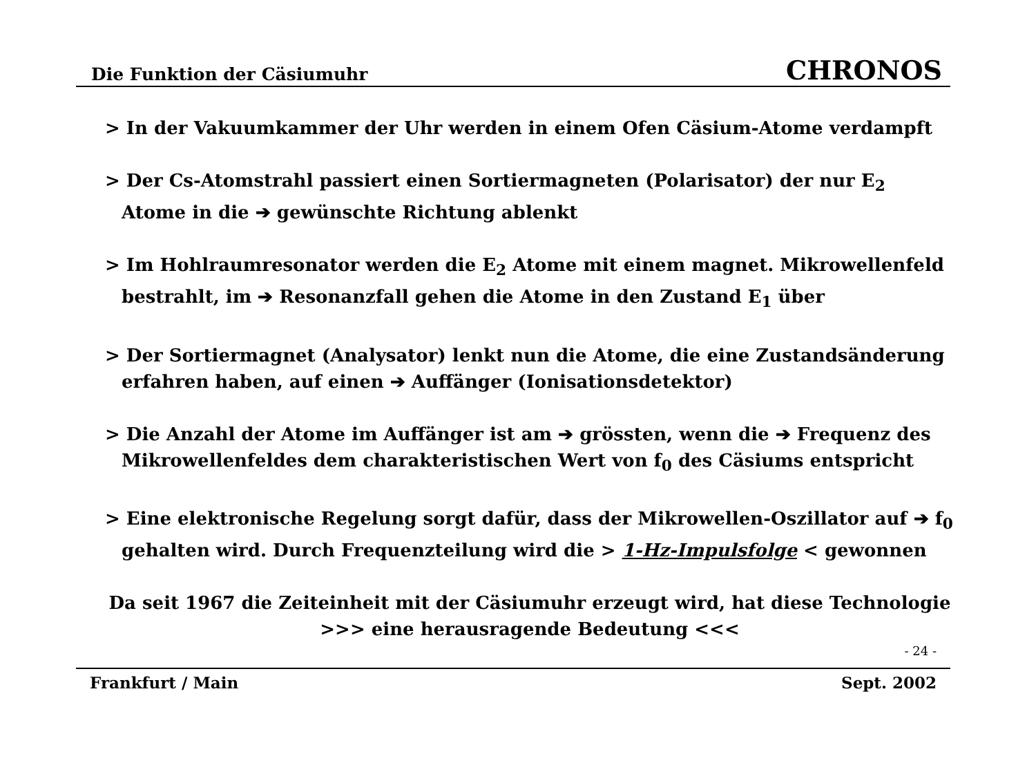Die Funktion der Cäsiumuhr CHRONOS
> In der Vakuumkammer der Uhr werden in einem Ofen Cäsium-Atome verdampft
> Der Cs-Atomstrahl passiert einen Sortiermagneten (Polarisator) der nur E<sub>2</sub> Atome in die ➔ gewünschte Richtung ablenkt
> Im Hohlraumresonator werden die E<sub>2</sub> Atome mit einem magnet. Mikrowellenfeld bestrahlt, im ➔ Resonanzfall gehen die Atome in den Zustand E<sub>1</sub> über
> Der Sortiermagnet (Analysator) lenkt nun die Atome, die eine Zustandsänderung erfahren haben, auf einen ➔ Auffänger (Ionisationsdetektor)
> Die Anzahl der Atome im Auffänger ist am ➔ grössten, wenn die ➔ Frequenz des Mikrowellenfeldes dem charakteristischen Wert von f<sub>0</sub> des Cäsiums entspricht
> Eine elektronische Regelung sorgt dafür, dass der Mikrowellen-Oszillator auf ➔ f<sub>0</sub> gehalten wird. Durch Frequenzteilung wird die > 1-Hz-Impulsfolge < gewonnen
Da seit 1967 die Zeiteinheit mit der Cäsiumuhr erzeugt wird, hat diese Technologie
>>> eine herausragende Bedeutung <<<
- 24 -
Frankfurt / Main Sept. 2002